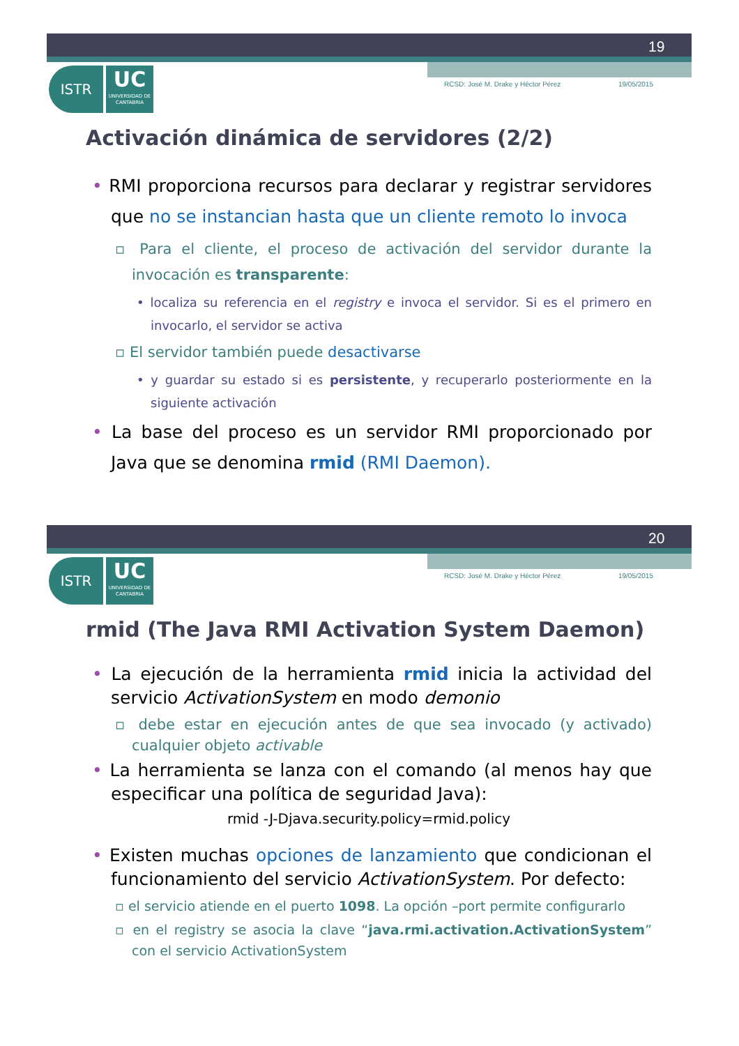19
ISTR UC UNIVERSIDAD DE CANTABRIA
RCSD: José M. Drake y Héctor Pérez 19/05/2015
Activación dinámica de servidores (2/2)
• RMI proporciona recursos para declarar y registrar servidores que no se instancian hasta que un cliente remoto lo invoca
▫ Para el cliente, el proceso de activación del servidor durante la invocación es transparente:
• localiza su referencia en el registry e invoca el servidor. Si es el primero en invocarlo, el servidor se activa
▫ El servidor también puede desactivarse
• y guardar su estado si es persistente, y recuperarlo posteriormente en la siguiente activación
• La base del proceso es un servidor RMI proporcionado por Java que se denomina rmid (RMI Daemon).
20
ISTR UC UNIVERSIDAD DE CANTABRIA
RCSD: José M. Drake y Héctor Pérez 19/05/2015
rmid (The Java RMI Activation System Daemon)
• La ejecución de la herramienta rmid inicia la actividad del servicio ActivationSystem en modo demonio
▫ debe estar en ejecución antes de que sea invocado (y activado) cualquier objeto activable
• La herramienta se lanza con el comando (al menos hay que especificar una política de seguridad Java):
rmid -J-Djava.security.policy=rmid.policy
• Existen muchas opciones de lanzamiento que condicionan el funcionamiento del servicio ActivationSystem. Por defecto:
▫ el servicio atiende en el puerto 1098. La opción –port permite configurarlo
▫ en el registry se asocia la clave “java.rmi.activation.ActivationSystem” con el servicio ActivationSystem